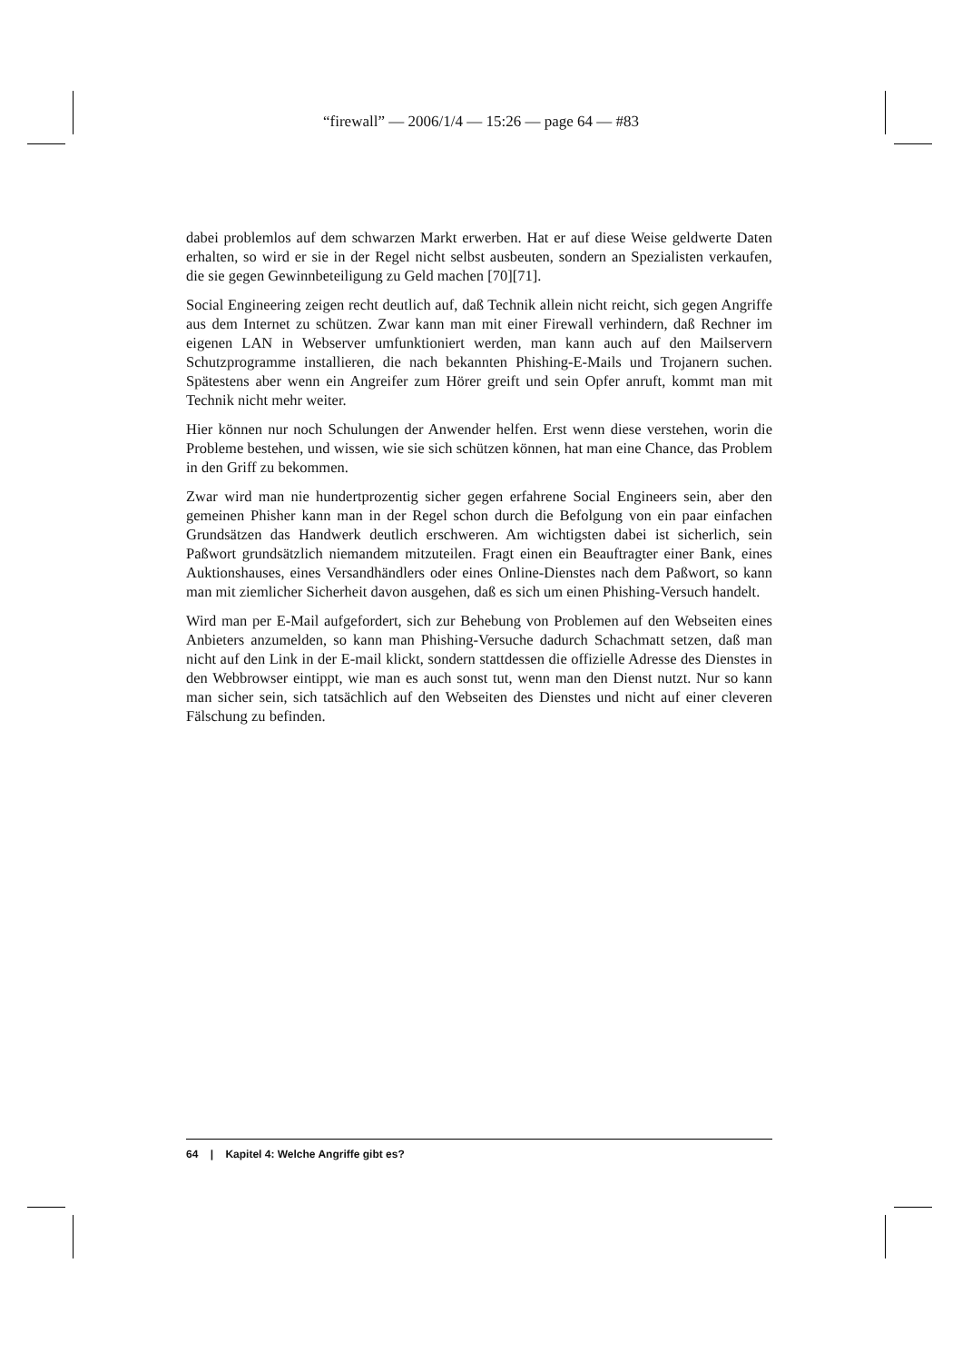“firewall” — 2006/1/4 — 15:26 — page 64 — #83
dabei problemlos auf dem schwarzen Markt erwerben. Hat er auf diese Weise geldwerte Daten erhalten, so wird er sie in der Regel nicht selbst ausbeuten, sondern an Spezialisten verkaufen, die sie gegen Gewinnbeteiligung zu Geld machen [70][71].
Social Engineering zeigen recht deutlich auf, daß Technik allein nicht reicht, sich gegen Angriffe aus dem Internet zu schützen. Zwar kann man mit einer Firewall verhindern, daß Rechner im eigenen LAN in Webserver umfunktioniert werden, man kann auch auf den Mailservern Schutzprogramme installieren, die nach bekannten Phishing-E-Mails und Trojanern suchen. Spätestens aber wenn ein Angreifer zum Hörer greift und sein Opfer anruft, kommt man mit Technik nicht mehr weiter.
Hier können nur noch Schulungen der Anwender helfen. Erst wenn diese verstehen, worin die Probleme bestehen, und wissen, wie sie sich schützen können, hat man eine Chance, das Problem in den Griff zu bekommen.
Zwar wird man nie hundertprozentig sicher gegen erfahrene Social Engineers sein, aber den gemeinen Phisher kann man in der Regel schon durch die Befolgung von ein paar einfachen Grundsätzen das Handwerk deutlich erschweren. Am wichtigsten dabei ist sicherlich, sein Paßwort grundsätzlich niemandem mitzuteilen. Fragt einen ein Beauftragter einer Bank, eines Auktionshauses, eines Versandhändlers oder eines Online-Dienstes nach dem Paßwort, so kann man mit ziemlicher Sicherheit davon ausgehen, daß es sich um einen Phishing-Versuch handelt.
Wird man per E-Mail aufgefordert, sich zur Behebung von Problemen auf den Webseiten eines Anbieters anzumelden, so kann man Phishing-Versuche dadurch Schachmatt setzen, daß man nicht auf den Link in der E-mail klickt, sondern stattdessen die offizielle Adresse des Dienstes in den Webbrowser eintippt, wie man es auch sonst tut, wenn man den Dienst nutzt. Nur so kann man sicher sein, sich tatsächlich auf den Webseiten des Dienstes und nicht auf einer cleveren Fälschung zu befinden.
64 | Kapitel 4: Welche Angriffe gibt es?